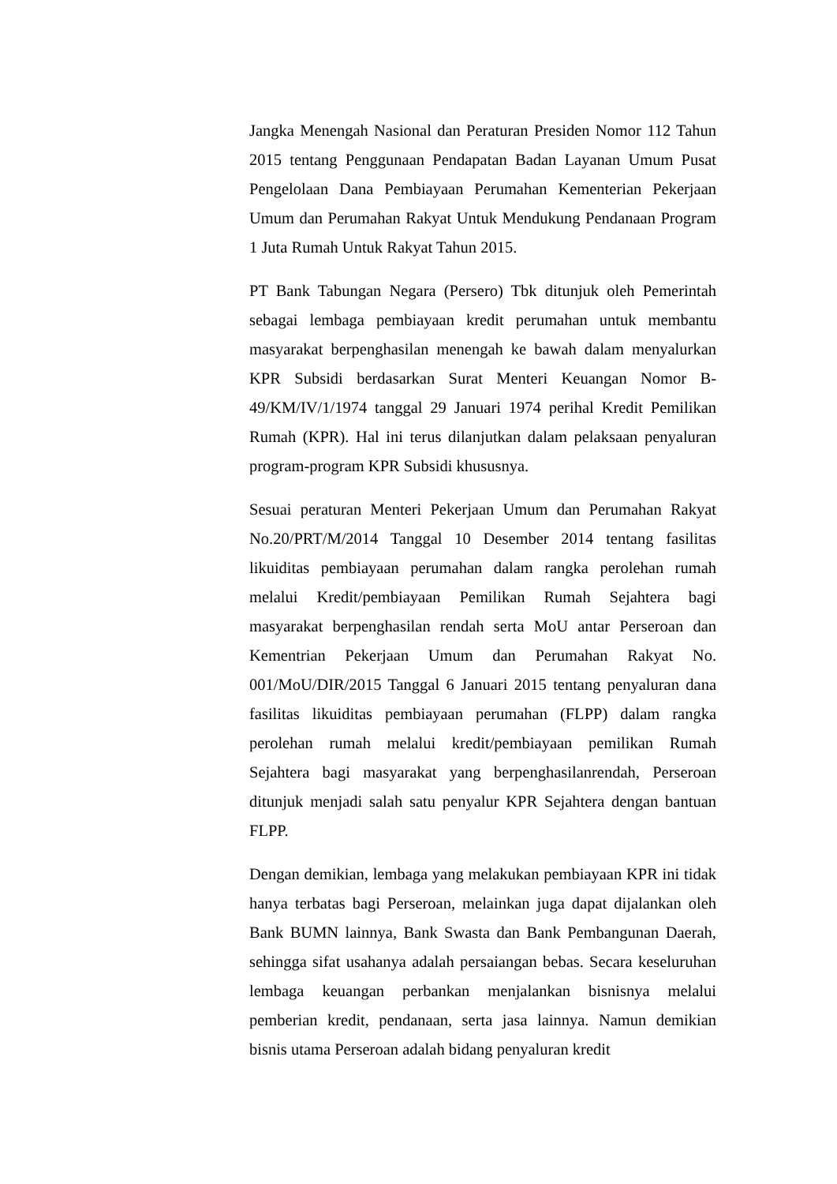Jangka Menengah Nasional dan Peraturan Presiden Nomor 112 Tahun 2015 tentang Penggunaan Pendapatan Badan Layanan Umum Pusat Pengelolaan Dana Pembiayaan Perumahan Kementerian Pekerjaan Umum dan Perumahan Rakyat Untuk Mendukung Pendanaan Program 1 Juta Rumah Untuk Rakyat Tahun 2015.
PT Bank Tabungan Negara (Persero) Tbk ditunjuk oleh Pemerintah sebagai lembaga pembiayaan kredit perumahan untuk membantu masyarakat berpenghasilan menengah ke bawah dalam menyalurkan KPR Subsidi berdasarkan Surat Menteri Keuangan Nomor B-49/KM/IV/1/1974 tanggal 29 Januari 1974 perihal Kredit Pemilikan Rumah (KPR). Hal ini terus dilanjutkan dalam pelaksaan penyaluran program-program KPR Subsidi khususnya.
Sesuai peraturan Menteri Pekerjaan Umum dan Perumahan Rakyat No.20/PRT/M/2014 Tanggal 10 Desember 2014 tentang fasilitas likuiditas pembiayaan perumahan dalam rangka perolehan rumah melalui Kredit/pembiayaan Pemilikan Rumah Sejahtera bagi masyarakat berpenghasilan rendah serta MoU antar Perseroan dan Kementrian Pekerjaan Umum dan Perumahan Rakyat No. 001/MoU/DIR/2015 Tanggal 6 Januari 2015 tentang penyaluran dana fasilitas likuiditas pembiayaan perumahan (FLPP) dalam rangka perolehan rumah melalui kredit/pembiayaan pemilikan Rumah Sejahtera bagi masyarakat yang berpenghasilanrendah, Perseroan ditunjuk menjadi salah satu penyalur KPR Sejahtera dengan bantuan FLPP.
Dengan demikian, lembaga yang melakukan pembiayaan KPR ini tidak hanya terbatas bagi Perseroan, melainkan juga dapat dijalankan oleh Bank BUMN lainnya, Bank Swasta dan Bank Pembangunan Daerah, sehingga sifat usahanya adalah persaiangan bebas. Secara keseluruhan lembaga keuangan perbankan menjalankan bisnisnya melalui pemberian kredit, pendanaan, serta jasa lainnya. Namun demikian bisnis utama Perseroan adalah bidang penyaluran kredit